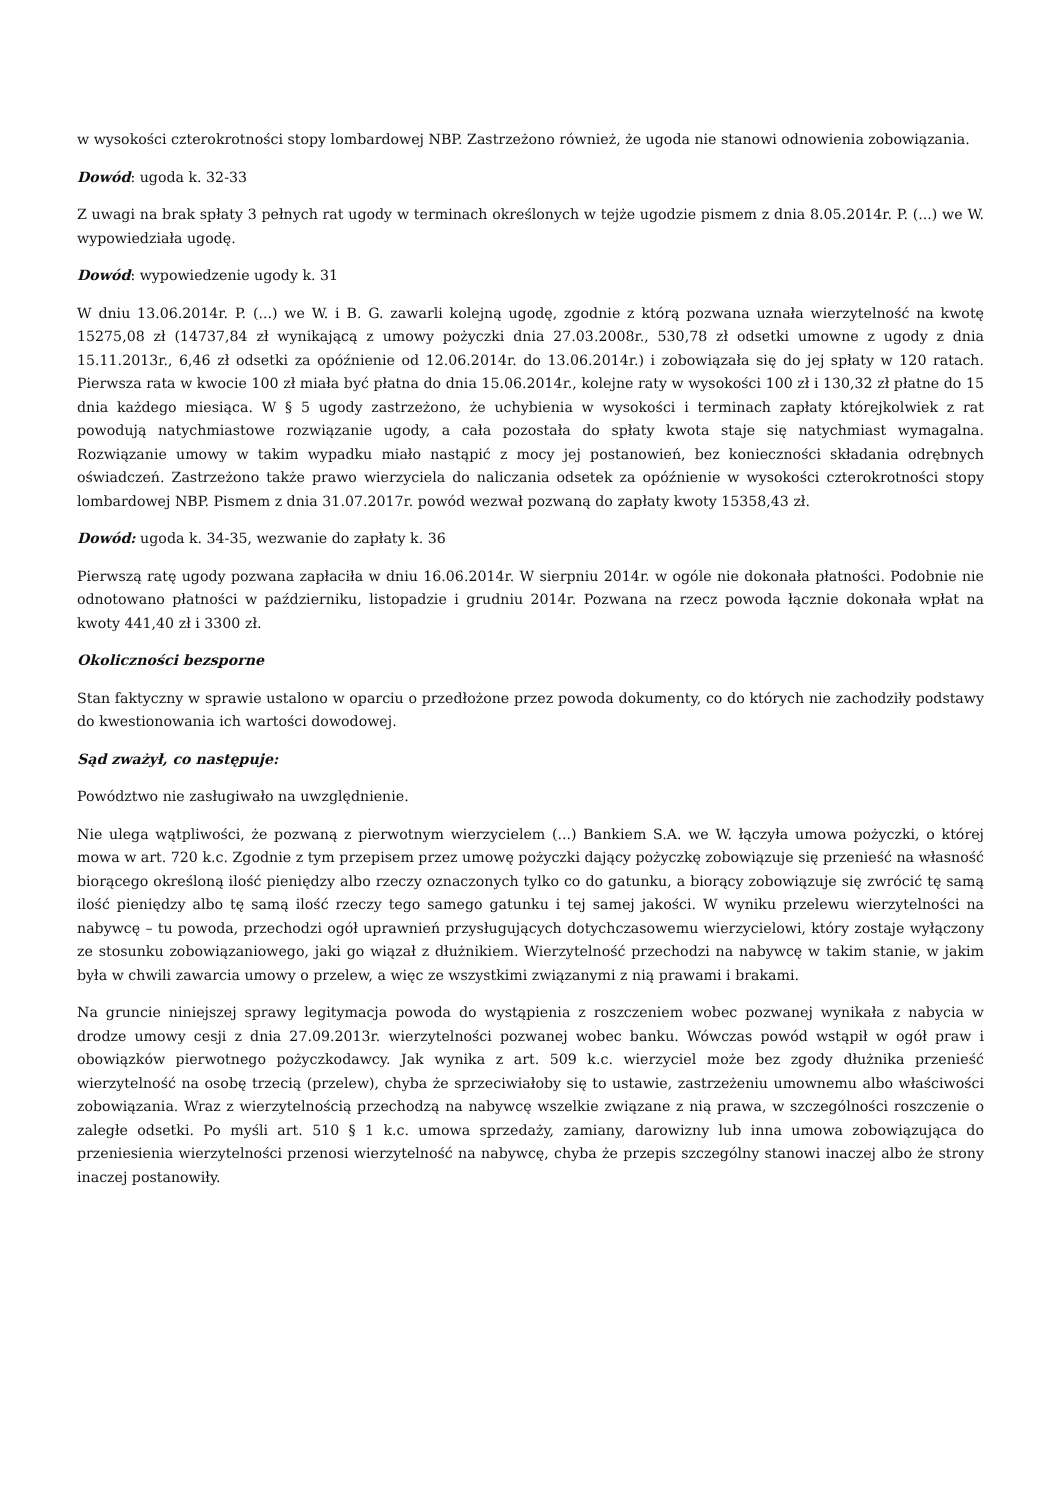w wysokości czterokrotności stopy lombardowej NBP. Zastrzeżono również, że ugoda nie stanowi odnowienia zobowiązania.
Dowód: ugoda k. 32-33
Z uwagi na brak spłaty 3 pełnych rat ugody w terminach określonych w tejże ugodzie pismem z dnia 8.05.2014r. P. (...) we W. wypowiedziała ugodę.
Dowód: wypowiedzenie ugody k. 31
W dniu 13.06.2014r. P. (...) we W. i B. G. zawarli kolejną ugodę, zgodnie z którą pozwana uznała wierzytelność na kwotę 15275,08 zł (14737,84 zł wynikającą z umowy pożyczki dnia 27.03.2008r., 530,78 zł odsetki umowne z ugody z dnia 15.11.2013r., 6,46 zł odsetki za opóźnienie od 12.06.2014r. do 13.06.2014r.) i zobowiązała się do jej spłaty w 120 ratach. Pierwsza rata w kwocie 100 zł miała być płatna do dnia 15.06.2014r., kolejne raty w wysokości 100 zł i 130,32 zł płatne do 15 dnia każdego miesiąca. W § 5 ugody zastrzeżono, że uchybienia w wysokości i terminach zapłaty którejkolwiek z rat powodują natychmiastowe rozwiązanie ugody, a cała pozostała do spłaty kwota staje się natychmiast wymagalna. Rozwiązanie umowy w takim wypadku miało nastąpić z mocy jej postanowień, bez konieczności składania odrębnych oświadczeń. Zastrzeżono także prawo wierzyciela do naliczania odsetek za opóźnienie w wysokości czterokrotności stopy lombardowej NBP. Pismem z dnia 31.07.2017r. powód wezwał pozwaną do zapłaty kwoty 15358,43 zł.
Dowód: ugoda k. 34-35, wezwanie do zapłaty k. 36
Pierwszą ratę ugody pozwana zapłaciła w dniu 16.06.2014r. W sierpniu 2014r. w ogóle nie dokonała płatności. Podobnie nie odnotowano płatności w październiku, listopadzie i grudniu 2014r. Pozwana na rzecz powoda łącznie dokonała wpłat na kwoty 441,40 zł i 3300 zł.
Okoliczności bezsporne
Stan faktyczny w sprawie ustalono w oparciu o przedłożone przez powoda dokumenty, co do których nie zachodziły podstawy do kwestionowania ich wartości dowodowej.
Sąd zważył, co następuje:
Powództwo nie zasługiwało na uwzględnienie.
Nie ulega wątpliwości, że pozwaną z pierwotnym wierzycielem (...) Bankiem S.A. we W. łączyła umowa pożyczki, o której mowa w art. 720 k.c. Zgodnie z tym przepisem przez umowę pożyczki dający pożyczkę zobowiązuje się przenieść na własność biorącego określoną ilość pieniędzy albo rzeczy oznaczonych tylko co do gatunku, a biorący zobowiązuje się zwrócić tę samą ilość pieniędzy albo tę samą ilość rzeczy tego samego gatunku i tej samej jakości. W wyniku przelewu wierzytelności na nabywcę – tu powoda, przechodzi ogół uprawnień przysługujących dotychczasowemu wierzycielowi, który zostaje wyłączony ze stosunku zobowiązaniowego, jaki go wiązał z dłużnikiem. Wierzytelność przechodzi na nabywcę w takim stanie, w jakim była w chwili zawarcia umowy o przelew, a więc ze wszystkimi związanymi z nią prawami i brakami.
Na gruncie niniejszej sprawy legitymacja powoda do wystąpienia z roszczeniem wobec pozwanej wynikała z nabycia w drodze umowy cesji z dnia 27.09.2013r. wierzytelności pozwanej wobec banku. Wówczas powód wstąpił w ogół praw i obowiązków pierwotnego pożyczkodawcy. Jak wynika z art. 509 k.c. wierzyciel może bez zgody dłużnika przenieść wierzytelność na osobę trzecią (przelew), chyba że sprzeciwiałoby się to ustawie, zastrzeżeniu umownemu albo właściwości zobowiązania. Wraz z wierzytelnością przechodzą na nabywcę wszelkie związane z nią prawa, w szczególności roszczenie o zaległe odsetki. Po myśli art. 510 § 1 k.c. umowa sprzedaży, zamiany, darowizny lub inna umowa zobowiązująca do przeniesienia wierzytelności przenosi wierzytelność na nabywcę, chyba że przepis szczególny stanowi inaczej albo że strony inaczej postanowiły.